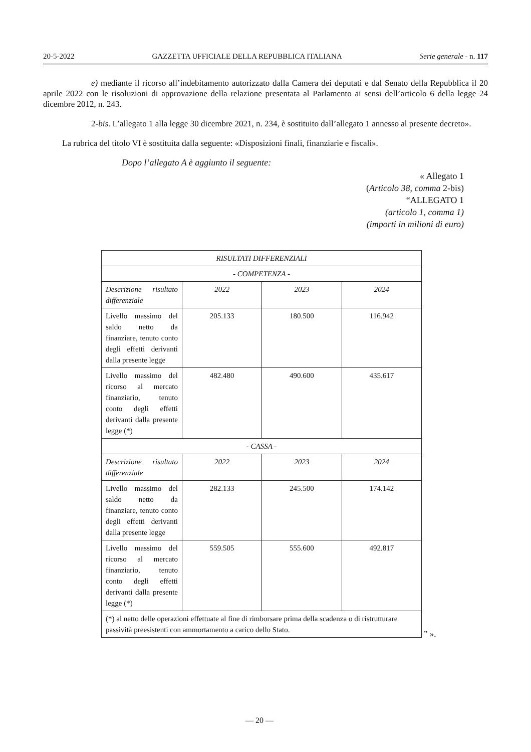20-5-2022 GAZZETTA UFFICIALE DELLA REPUBBLICA ITALIANA Serie generale - n. 117
e) mediante il ricorso all’indebitamento autorizzato dalla Camera dei deputati e dal Senato della Repubblica il 20 aprile 2022 con le risoluzioni di approvazione della relazione presentata al Parlamento ai sensi dell’articolo 6 della legge 24 dicembre 2012, n. 243.
2-bis. L’allegato 1 alla legge 30 dicembre 2021, n. 234, è sostituito dall’allegato 1 annesso al presente decreto».
La rubrica del titolo VI è sostituita dalla seguente: «Disposizioni finali, finanziarie e fiscali».
Dopo l’allegato A è aggiunto il seguente:
« Allegato 1
(Articolo 38, comma 2-bis)
“ALLEGATO 1
(articolo 1, comma 1)
(importi in milioni di euro)
| RISULTATI DIFFERENZIALI | | | |
| - COMPETENZA - | | | |
| Descrizione risultato differenziale | 2022 | 2023 | 2024 |
| Livello massimo del saldo netto da finanziare, tenuto conto degli effetti derivanti dalla presente legge | 205.133 | 180.500 | 116.942 |
| Livello massimo del ricorso al mercato finanziario, tenuto conto degli effetti derivanti dalla presente legge (*) | 482.480 | 490.600 | 435.617 |
| - CASSA - | | | |
| Descrizione risultato differenziale | 2022 | 2023 | 2024 |
| Livello massimo del saldo netto da finanziare, tenuto conto degli effetti derivanti dalla presente legge | 282.133 | 245.500 | 174.142 |
| Livello massimo del ricorso al mercato finanziario, tenuto conto degli effetti derivanti dalla presente legge (*) | 559.505 | 555.600 | 492.817 |
| (*) al netto delle operazioni effettuate al fine di rimborsare prima della scadenza o di ristrutturare passività preesistenti con ammortamento a carico dello Stato. | | | |
” ».
— 20 —